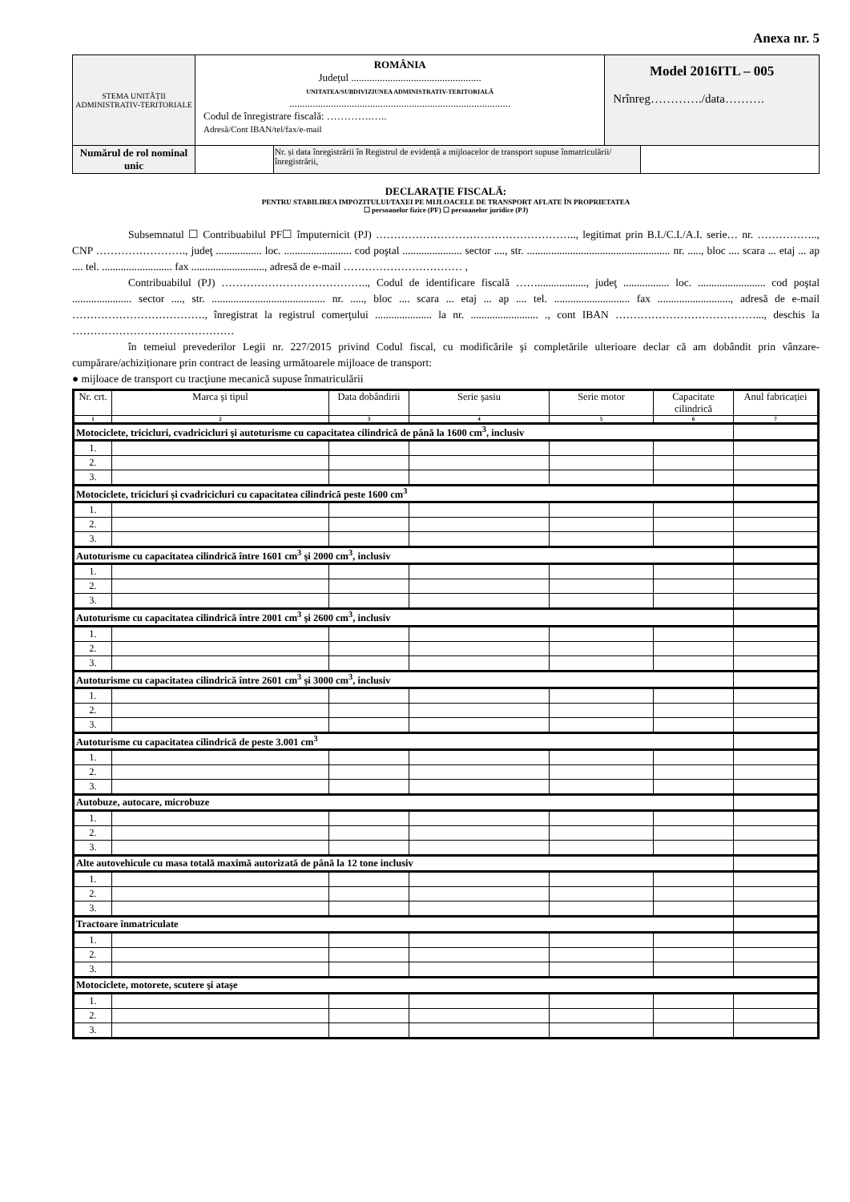Anexa nr. 5
| STEMA UNITĂȚII ADMINISTRATIV-TERITORIALE | ROMÂNIA Județul .................................................. UNITATEA/SUBDIVIZIUNEA ADMINISTRATIV-TERITORIALĂ ..................................................................................... Codul de înregistrare fiscală: ………….….. Adresă/Cont IBAN/tel/fax/e-mail | | Model 2016ITL – 005 Nrînreg…………./data………. | |
| Numărul de rol nominal unic | | Nr. și data înregistrării în Registrul de evidență a mijloacelor de transport supuse înmatriculării/înregistrării, | | |
DECLARAȚIE FISCALĂ:
PENTRU STABILIREA IMPOZITULUI/TAXEI PE MIJLOACELE DE TRANSPORT AFLATE ÎN PROPRIETATEA
☐ persoanelor fizice (PF) ☐ persoanelor juridice (PJ)
Subsemnatul ☐ Contribuabilul PF☐ împuternicit (PJ) ……………………………………………….., legitimat prin B.I./C.I./A.I. serie… nr. …………….., CNP ……………………., judeţ ................. loc. ......................... cod poştal ...................... sector ...., str. ..................................................... nr. ....., bloc .... scara ... etaj ... ap .... tel. .......................... fax ..........................., adresă de e-mail …………………………… ,
Contribuabilul (PJ) ………………………………….., Codul de identificare fiscală …….................., judeţ ................. loc. ......................... cod poştal ...................... sector ...., str. .......................................... nr. ....., bloc .... scara ... etaj ... ap .... tel. ............................ fax ..........................., adresă de e-mail ………………………………., înregistrat la registrul comerţului ..................... la nr. ......................... ., cont IBAN …………………………………..., deschis la ………………………………………
în temeiul prevederilor Legii nr. 227/2015 privind Codul fiscal, cu modificările şi completările ulterioare declar că am dobândit prin vânzare-cumpărare/achiziționare prin contract de leasing următoarele mijloace de transport:
● mijloace de transport cu tracţiune mecanică supuse înmatriculării
| Nr. crt. | Marca şi tipul | Data dobândirii | Serie şasiu | Serie motor | Capacitate cilindrică | Anul fabricației |
| --- | --- | --- | --- | --- | --- | --- |
| 1 | 2 | 3 | 4 | 5 | 6 | 7 |
| Motociclete, tricicluri, cvadricicluri şi autoturisme cu capacitatea cilindrică de până la 1600 cm<sup>3</sup>, inclusiv | | | | | | |
| 1. | | | | | | |
| 2. | | | | | | |
| 3. | | | | | | |
| Motociclete, tricicluri și cvadricicluri cu capacitatea cilindrică peste 1600 cm<sup>3</sup> | | | | | | |
| 1. | | | | | | |
| 2. | | | | | | |
| 3. | | | | | | |
| Autoturisme cu capacitatea cilindrică între 1601 cm<sup>3</sup> şi 2000 cm<sup>3</sup>, inclusiv | | | | | | |
| 1. | | | | | | |
| 2. | | | | | | |
| 3. | | | | | | |
| Autoturisme cu capacitatea cilindrică între 2001 cm<sup>3</sup> şi 2600 cm<sup>3</sup>, inclusiv | | | | | | |
| 1. | | | | | | |
| 2. | | | | | | |
| 3. | | | | | | |
| Autoturisme cu capacitatea cilindrică între 2601 cm<sup>3</sup> şi 3000 cm<sup>3</sup>, inclusiv | | | | | | |
| 1. | | | | | | |
| 2. | | | | | | |
| 3. | | | | | | |
| Autoturisme cu capacitatea cilindrică de peste 3.001 cm<sup>3</sup> | | | | | | |
| 1. | | | | | | |
| 2. | | | | | | |
| 3. | | | | | | |
| Autobuze, autocare, microbuze | | | | | | |
| 1. | | | | | | |
| 2. | | | | | | |
| 3. | | | | | | |
| Alte autovehicule cu masa totală maximă autorizată de până la 12 tone inclusiv | | | | | | |
| 1. | | | | | | |
| 2. | | | | | | |
| 3. | | | | | | |
| Tractoare înmatriculate | | | | | | |
| 1. | | | | | | |
| 2. | | | | | | |
| 3. | | | | | | |
| Motociclete, motorete, scutere şi ataşe | | | | | | |
| 1. | | | | | | |
| 2. | | | | | | |
| 3. | | | | | | |